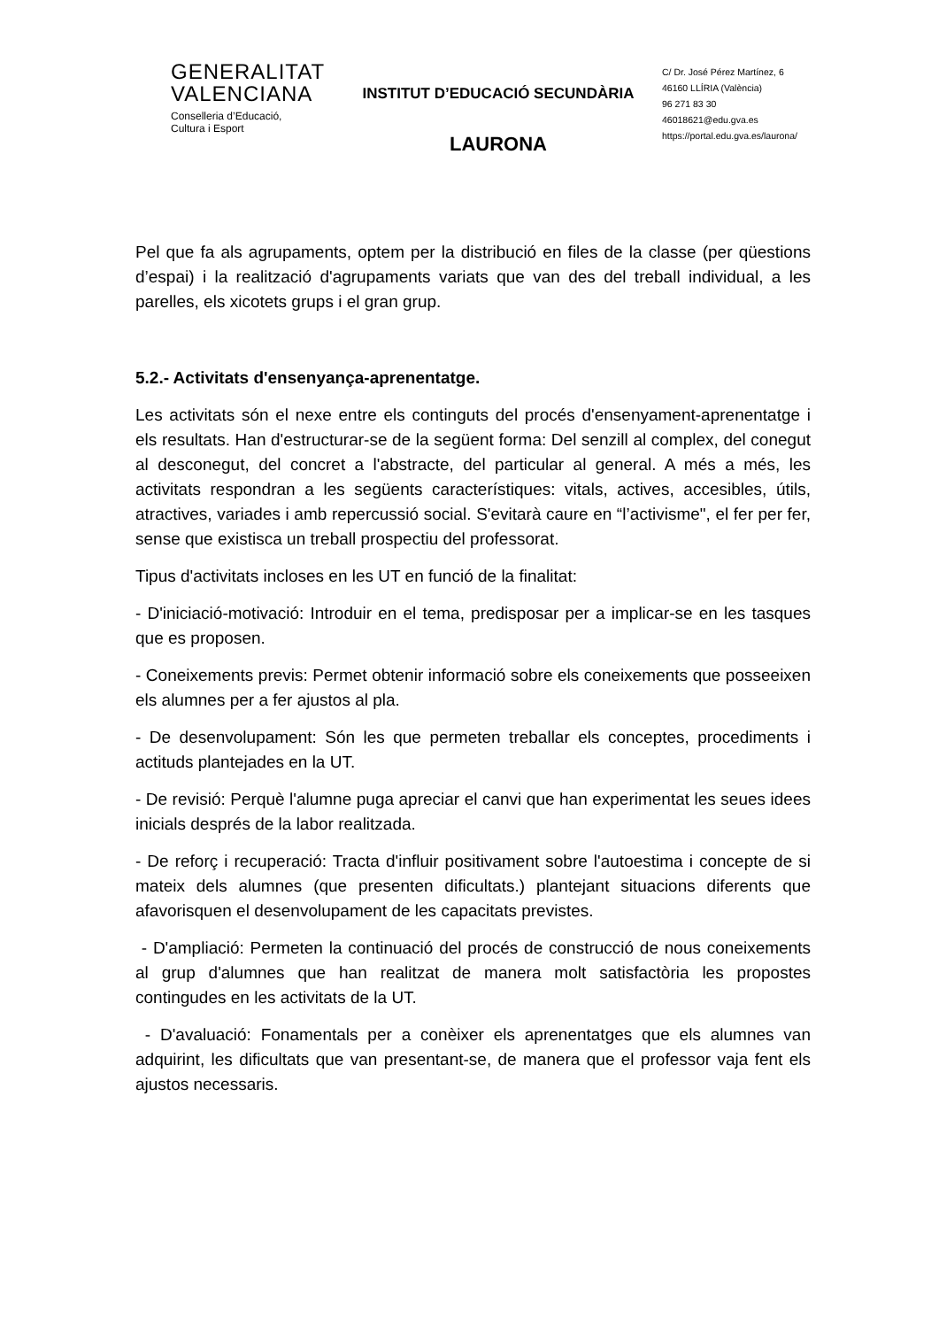GENERALITAT
VALENCIANA
Conselleria d’Educació,
Cultura i Esport
INSTITUT D’EDUCACIÓ SECUNDÀRIA
LAURONA
C/ Dr. José Pérez Martínez, 6
46160 LLÍRIA (València)
96 271 83 30
46018621@edu.gva.es
https://portal.edu.gva.es/laurona/
Pel que fa als agrupaments, optem per la distribució en files de la classe (per qüestions d’espai) i la realització d'agrupaments variats que van des del treball individual, a les parelles, els xicotets grups i el gran grup.
5.2.- Activitats d'ensenyança-aprenentatge.
Les activitats són el nexe entre els continguts del procés d'ensenyament-aprenentatge i els resultats. Han d'estructurar-se de la següent forma: Del senzill al complex, del conegut al desconegut, del concret a l'abstracte, del particular al general. A més a més, les activitats respondran a les següents característiques: vitals, actives, accesibles, útils, atractives, variades i amb repercussió social. S'evitarà caure en “l’activisme", el fer per fer, sense que existisca un treball prospectiu del professorat.
Tipus d'activitats incloses en les UT en funció de la finalitat:
- D'iniciació-motivació: Introduir en el tema, predisposar per a implicar-se en les tasques que es proposen.
- Coneixements previs: Permet obtenir informació sobre els coneixements que posseeixen els alumnes per a fer ajustos al pla.
- De desenvolupament: Són les que permeten treballar els conceptes, procediments i actituds plantejades en la UT.
- De revisió: Perquè l'alumne puga apreciar el canvi que han experimentat les seues idees inicials després de la labor realitzada.
- De reforç i recuperació: Tracta d'influir positivament sobre l'autoestima i concepte de si mateix dels alumnes (que presenten dificultats.) plantejant situacions diferents que afavorisquen el desenvolupament de les capacitats previstes.
- D'ampliació: Permeten la continuació del procés de construcció de nous coneixements al grup d'alumnes que han realitzat de manera molt satisfactòria les propostes contingudes en les activitats de la UT.
- D'avaluació: Fonamentals per a conèixer els aprenentatges que els alumnes van adquirint, les dificultats que van presentant-se, de manera que el professor vaja fent els ajustos necessaris.